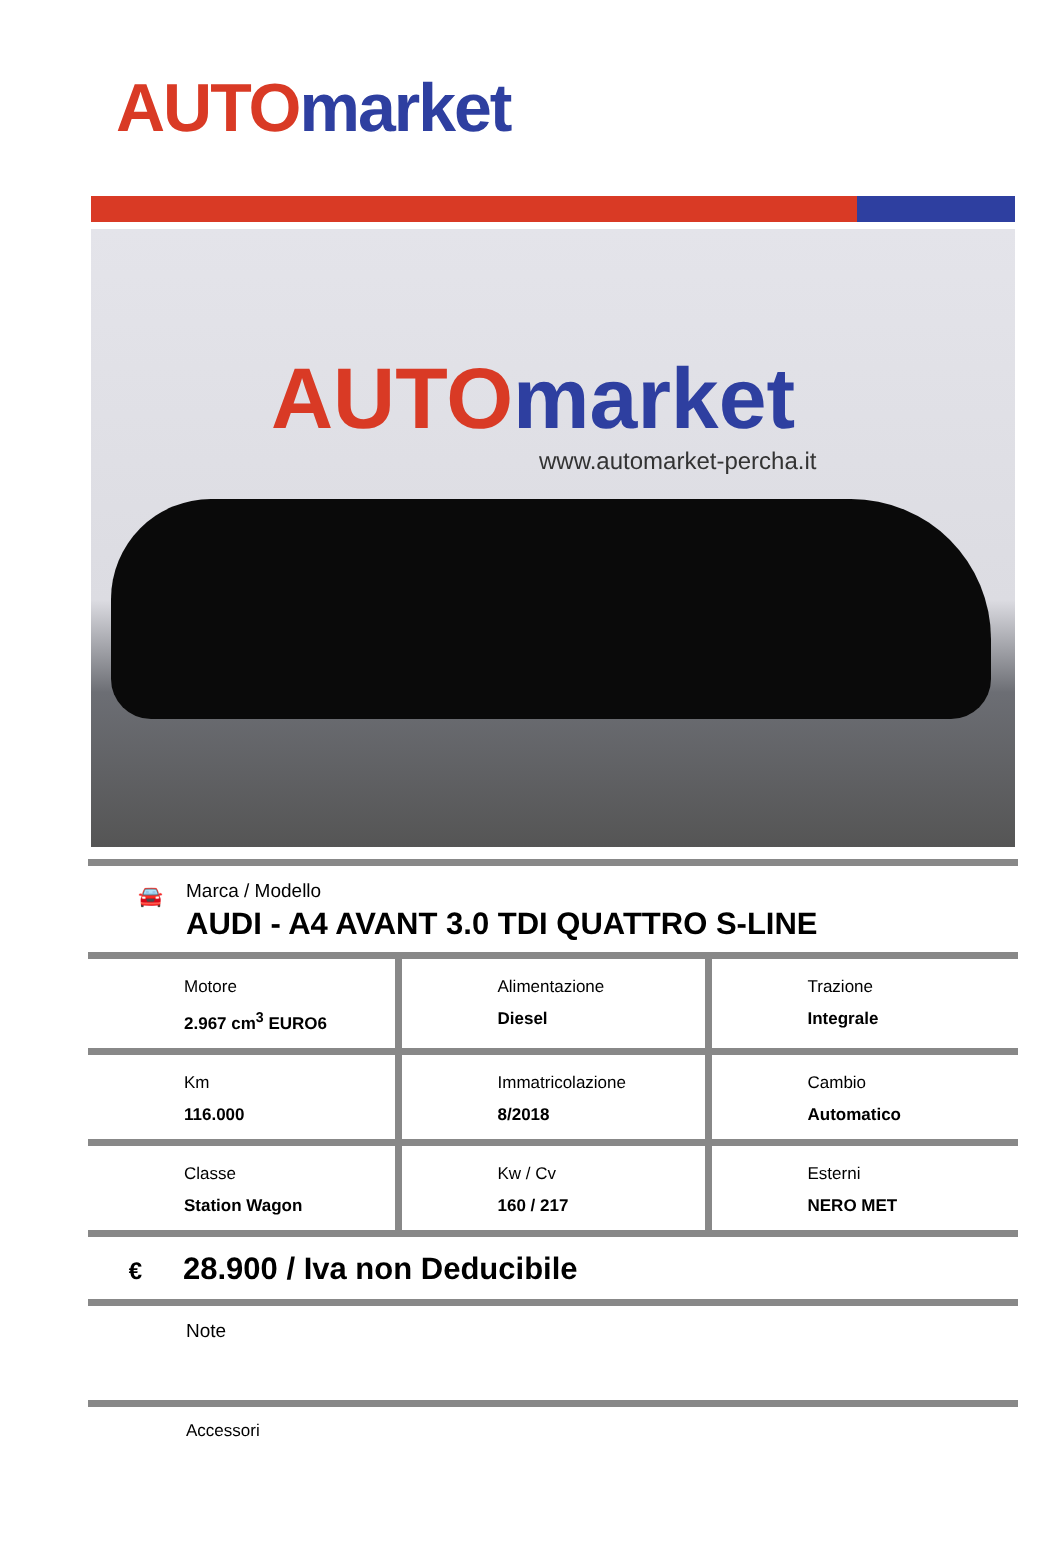AUTO market
AUTO market
www.automarket-percha.it
🚘
Marca / Modello
AUDI - A4 AVANT 3.0 TDI QUATTRO S-LINE
| Motore 2.967 cm<sup>3</sup> EURO6 | Alimentazione Diesel | Trazione Integrale |
| Km 116.000 | Immatricolazione 8/2018 | Cambio Automatico |
| Classe Station Wagon | Kw / Cv 160 / 217 | Esterni NERO MET |
€ 28.900 / Iva non Deducibile
Note
Accessori